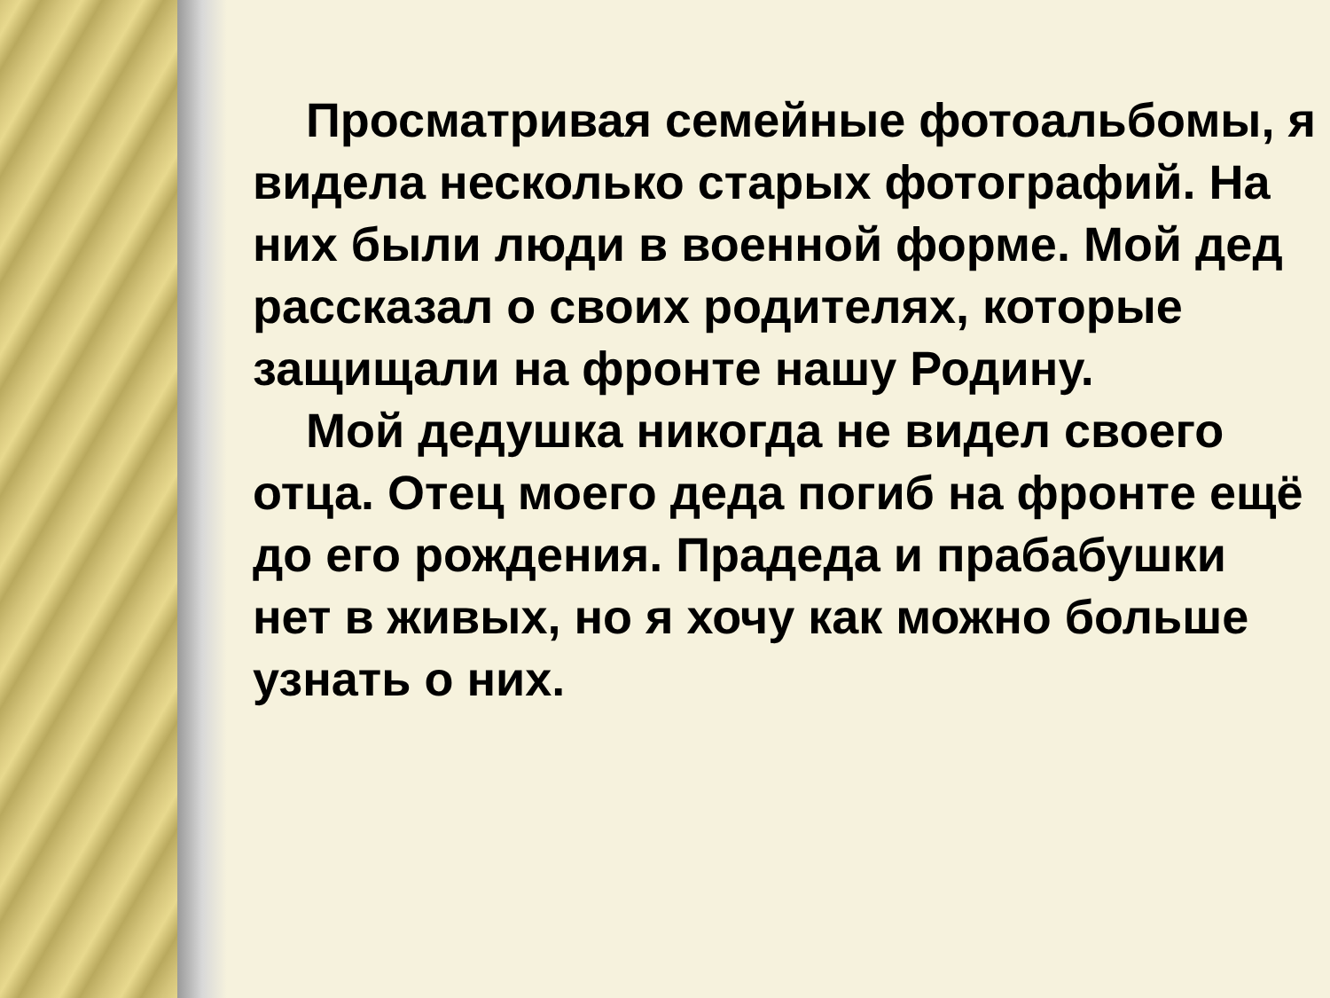Просматривая семейные фотоальбомы, я видела несколько старых фотографий. На них были люди в военной форме. Мой дед рассказал о своих родителях, которые защищали на фронте нашу Родину.
Мой дедушка никогда не видел своего отца. Отец моего деда погиб на фронте ещё до его рождения. Прадеда и прабабушки нет в живых, но я хочу как можно больше узнать о них.